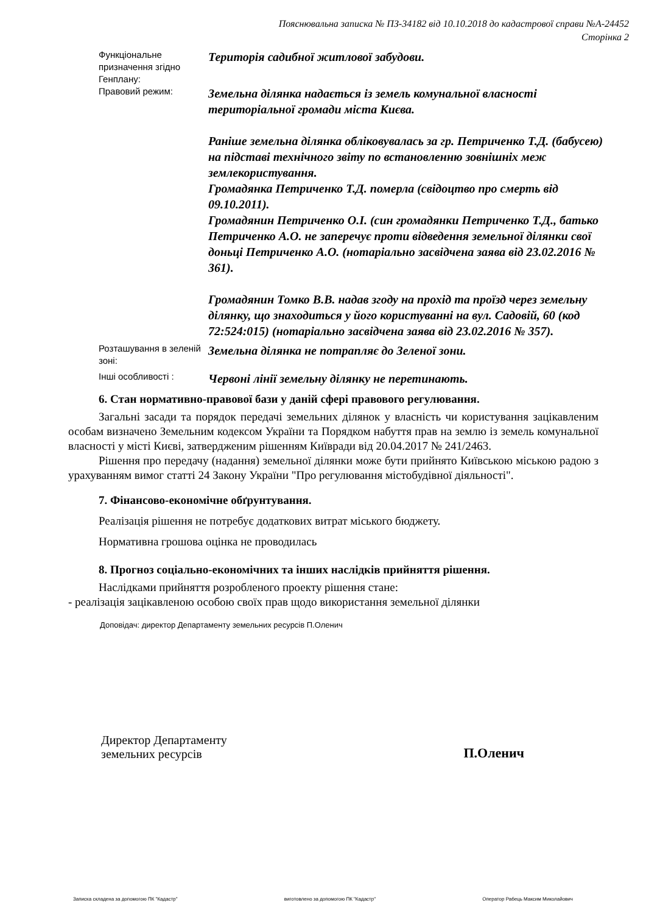Пояснювальна записка № ПЗ-34182 від 10.10.2018 до кадастрової справи №А-24452
Сторінка 2
Функціональне призначення згідно Генплану:
Територія садибної житлової забудови.
Правовий режим:
Земельна ділянка надається із земель комунальної власності територіальної громади міста Києва.
Раніше земельна ділянка обліковувалась за гр. Петриченко Т.Д. (бабусею) на підставі технічного звіту по встановленню зовнішніх меж землекористування.
Громадянка Петриченко Т.Д. померла (свідоцтво про смерть від 09.10.2011).
Громадянин Петриченко О.І. (син громадянки Петриченко Т.Д., батько Петриченко А.О. не заперечує проти відведення земельної ділянки свої доньці Петриченко А.О. (нотаріально засвідчена заява від 23.02.2016 № 361).
Громадянин Томко В.В. надав згоду на прохід та проїзд через земельну ділянку, що знаходиться у його користуванні на вул. Садовій, 60 (код 72:524:015) (нотаріально засвідчена заява від 23.02.2016 № 357).
Розташування в зеленій зоні:
Земельна ділянка не потрапляє до Зеленої зони.
Інші особливості :
Червоні лінії земельну ділянку не перетинають.
6. Стан нормативно-правової бази у даній сфері правового регулювання.
Загальні засади та порядок передачі земельних ділянок у власність чи користування зацікавленим особам визначено Земельним кодексом України та Порядком набуття прав на землю із земель комунальної власності у місті Києві, затвердженим рішенням Київради від 20.04.2017 № 241/2463.
Рішення про передачу (надання) земельної ділянки може бути прийнято Київською міською радою з урахуванням вимог статті 24 Закону України "Про регулювання містобудівної діяльності".
7. Фінансово-економічне обґрунтування.
Реалізація рішення не потребує додаткових витрат міського бюджету.
Нормативна грошова оцінка не проводилась
8. Прогноз соціально-економічних та інших наслідків прийняття рішення.
Наслідками прийняття розробленого проекту рішення стане:
- реалізація зацікавленою особою своїх прав щодо використання земельної ділянки
Доповідач: директор Департаменту земельних ресурсів П.Оленич
Директор Департаменту
земельних ресурсів
П.Оленич
Записка складена за допомогою ПК "Кадастр" виготовлено за допомогою ПК "Кадастр" Оператор Рабець Максим Миколайович